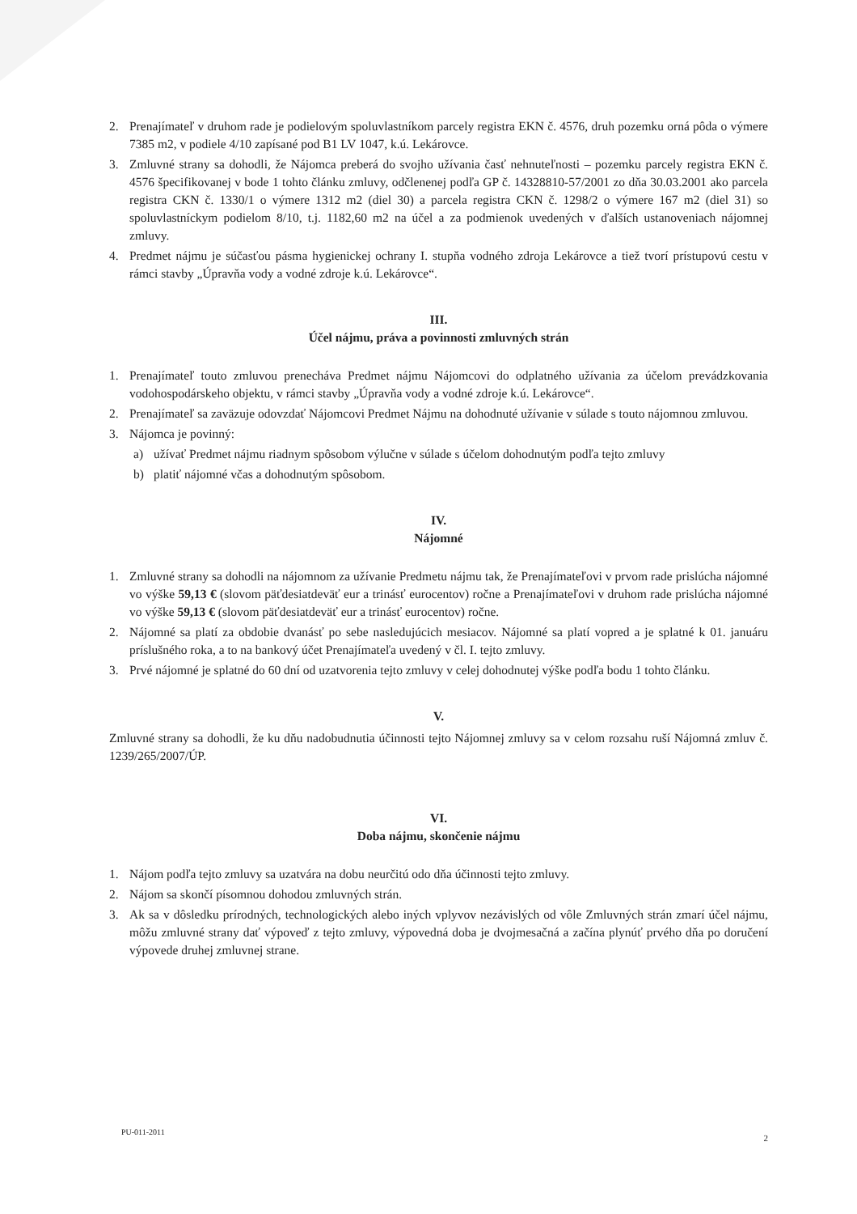2. Prenajímateľ v druhom rade je podielovým spoluvlastníkom parcely registra EKN č. 4576, druh pozemku orná pôda o výmere 7385 m2, v podiele 4/10 zapísané pod B1 LV 1047, k.ú. Lekárovce.
3. Zmluvné strany sa dohodli, že Nájomca preberá do svojho užívania časť nehnuteľnosti – pozemku parcely registra EKN č. 4576 špecifikovanej v bode 1 tohto článku zmluvy, odčlenenej podľa GP č. 14328810-57/2001 zo dňa 30.03.2001 ako parcela registra CKN č. 1330/1 o výmere 1312 m2 (diel 30) a parcela registra CKN č. 1298/2 o výmere 167 m2 (diel 31) so spoluvlastníckym podielom 8/10, t.j. 1182,60 m2 na účel a za podmienok uvedených v ďalších ustanoveniach nájomnej zmluvy.
4. Predmet nájmu je súčasťou pásma hygienickej ochrany I. stupňa vodného zdroja Lekárovce a tiež tvorí prístupovú cestu v rámci stavby „Úpravňa vody a vodné zdroje k.ú. Lekárovce“.
III.
Účel nájmu, práva a povinnosti zmluvných strán
1. Prenajímateľ touto zmluvou prenecháva Predmet nájmu Nájomcovi do odplatného užívania za účelom prevádzkovania vodohospodárskeho objektu, v rámci stavby „Úpravňa vody a vodné zdroje k.ú. Lekárovce“.
2. Prenajímateľ sa zaväzuje odovzdať Nájomcovi Predmet Nájmu na dohodnuté užívanie v súlade s touto nájomnou zmluvou.
3. Nájomca je povinný:
a) užívať Predmet nájmu riadnym spôsobom výlučne v súlade s účelom dohodnutým podľa tejto zmluvy
b) platiť nájomné včas a dohodnutým spôsobom.
IV.
Nájomné
1. Zmluvné strany sa dohodli na nájomnom za užívanie Predmetu nájmu tak, že Prenajímateľovi v prvom rade prislúcha nájomné vo výške 59,13 € (slovom päťdesiatdeväť eur a trinásť eurocentov) ročne a Prenajímateľovi v druhom rade prislúcha nájomné vo výške 59,13 € (slovom päťdesiatdeväť eur a trinásť eurocentov) ročne.
2. Nájomné sa platí za obdobie dvanásť po sebe nasledujúcich mesiacov. Nájomné sa platí vopred a je splatné k 01. januáru príslušného roka, a to na bankový účet Prenajímateľa uvedený v čl. I. tejto zmluvy.
3. Prvé nájomné je splatné do 60 dní od uzatvorenia tejto zmluvy v celej dohodnutej výške podľa bodu 1 tohto článku.
V.
Zmluvné strany sa dohodli, že ku dňu nadobudnutia účinnosti tejto Nájomnej zmluvy sa v celom rozsahu ruší Nájomná zmluv č. 1239/265/2007/ÚP.
VI.
Doba nájmu, skončenie nájmu
1. Nájom podľa tejto zmluvy sa uzatvára na dobu neurčitú odo dňa účinnosti tejto zmluvy.
2. Nájom sa skončí písomnou dohodou zmluvných strán.
3. Ak sa v dôsledku prírodných, technologických alebo iných vplyvov nezávislých od vôle Zmluvných strán zmarí účel nájmu, môžu zmluvné strany dať výpoveď z tejto zmluvy, výpovedná doba je dvojmesačná a začína plynúť prvého dňa po doručení výpovede druhej zmluvnej strane.
PU-011-2011
2